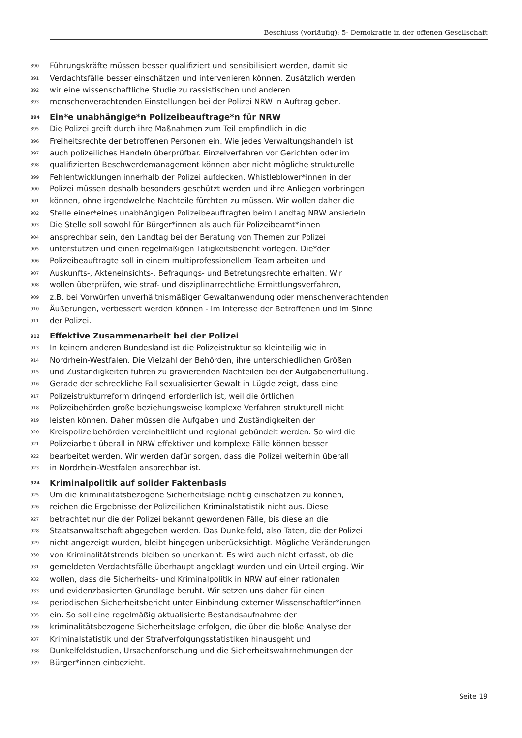Beschluss (vorläufig): 5- Demokratie in der offenen Gesellschaft
890 Führungskräfte müssen besser qualifiziert und sensibilisiert werden, damit sie
891 Verdachtsfälle besser einschätzen und intervenieren können. Zusätzlich werden
892 wir eine wissenschaftliche Studie zu rassistischen und anderen
893 menschenverachtenden Einstellungen bei der Polizei NRW in Auftrag geben.
894 Ein*e unabhängige*n Polizeibeauftrage*n für NRW
895 Die Polizei greift durch ihre Maßnahmen zum Teil empfindlich in die
896 Freiheitsrechte der betroffenen Personen ein. Wie jedes Verwaltungshandeln ist
897 auch polizeiliches Handeln überprüfbar. Einzelverfahren vor Gerichten oder im
898 qualifizierten Beschwerdemanagement können aber nicht mögliche strukturelle
899 Fehlentwicklungen innerhalb der Polizei aufdecken. Whistleblower*innen in der
900 Polizei müssen deshalb besonders geschützt werden und ihre Anliegen vorbringen
901 können, ohne irgendwelche Nachteile fürchten zu müssen. Wir wollen daher die
902 Stelle einer*eines unabhängigen Polizeibeauftragten beim Landtag NRW ansiedeln.
903 Die Stelle soll sowohl für Bürger*innen als auch für Polizeibeamt*innen
904 ansprechbar sein, den Landtag bei der Beratung von Themen zur Polizei
905 unterstützen und einen regelmäßigen Tätigkeitsbericht vorlegen. Die*der
906 Polizeibeauftragte soll in einem multiprofessionellem Team arbeiten und
907 Auskunfts-, Akteneinsichts-, Befragungs- und Betretungsrechte erhalten. Wir
908 wollen überprüfen, wie straf- und disziplinarrechtliche Ermittlungsverfahren,
909 z.B. bei Vorwürfen unverhältnismäßiger Gewaltanwendung oder menschenverachtenden
910 Äußerungen, verbessert werden können - im Interesse der Betroffenen und im Sinne
911 der Polizei.
912 Effektive Zusammenarbeit bei der Polizei
913 In keinem anderen Bundesland ist die Polizeistruktur so kleinteilig wie in
914 Nordrhein-Westfalen. Die Vielzahl der Behörden, ihre unterschiedlichen Größen
915 und Zuständigkeiten führen zu gravierenden Nachteilen bei der Aufgabenerfüllung.
916 Gerade der schreckliche Fall sexualisierter Gewalt in Lügde zeigt, dass eine
917 Polizeistrukturreform dringend erforderlich ist, weil die örtlichen
918 Polizeibehörden große beziehungsweise komplexe Verfahren strukturell nicht
919 leisten können. Daher müssen die Aufgaben und Zuständigkeiten der
920 Kreispolizeibehörden vereinheitlicht und regional gebündelt werden. So wird die
921 Polizeiarbeit überall in NRW effektiver und komplexe Fälle können besser
922 bearbeitet werden. Wir werden dafür sorgen, dass die Polizei weiterhin überall
923 in Nordrhein-Westfalen ansprechbar ist.
924 Kriminalpolitik auf solider Faktenbasis
925 Um die kriminalitätsbezogene Sicherheitslage richtig einschätzen zu können,
926 reichen die Ergebnisse der Polizeilichen Kriminalstatistik nicht aus. Diese
927 betrachtet nur die der Polizei bekannt gewordenen Fälle, bis diese an die
928 Staatsanwaltschaft abgegeben werden. Das Dunkelfeld, also Taten, die der Polizei
929 nicht angezeigt wurden, bleibt hingegen unberücksichtigt. Mögliche Veränderungen
930 von Kriminalitätstrends bleiben so unerkannt. Es wird auch nicht erfasst, ob die
931 gemeldeten Verdachtsfälle überhaupt angeklagt wurden und ein Urteil erging. Wir
932 wollen, dass die Sicherheits- und Kriminalpolitik in NRW auf einer rationalen
933 und evidenzbasierten Grundlage beruht. Wir setzen uns daher für einen
934 periodischen Sicherheitsbericht unter Einbindung externer Wissenschaftler*innen
935 ein. So soll eine regelmäßig aktualisierte Bestandsaufnahme der
936 kriminalitätsbezogene Sicherheitslage erfolgen, die über die bloße Analyse der
937 Kriminalstatistik und der Strafverfolgungsstatistiken hinausgeht und
938 Dunkelfeldstudien, Ursachenforschung und die Sicherheitswahrnehmungen der
939 Bürger*innen einbezieht.
Seite 19